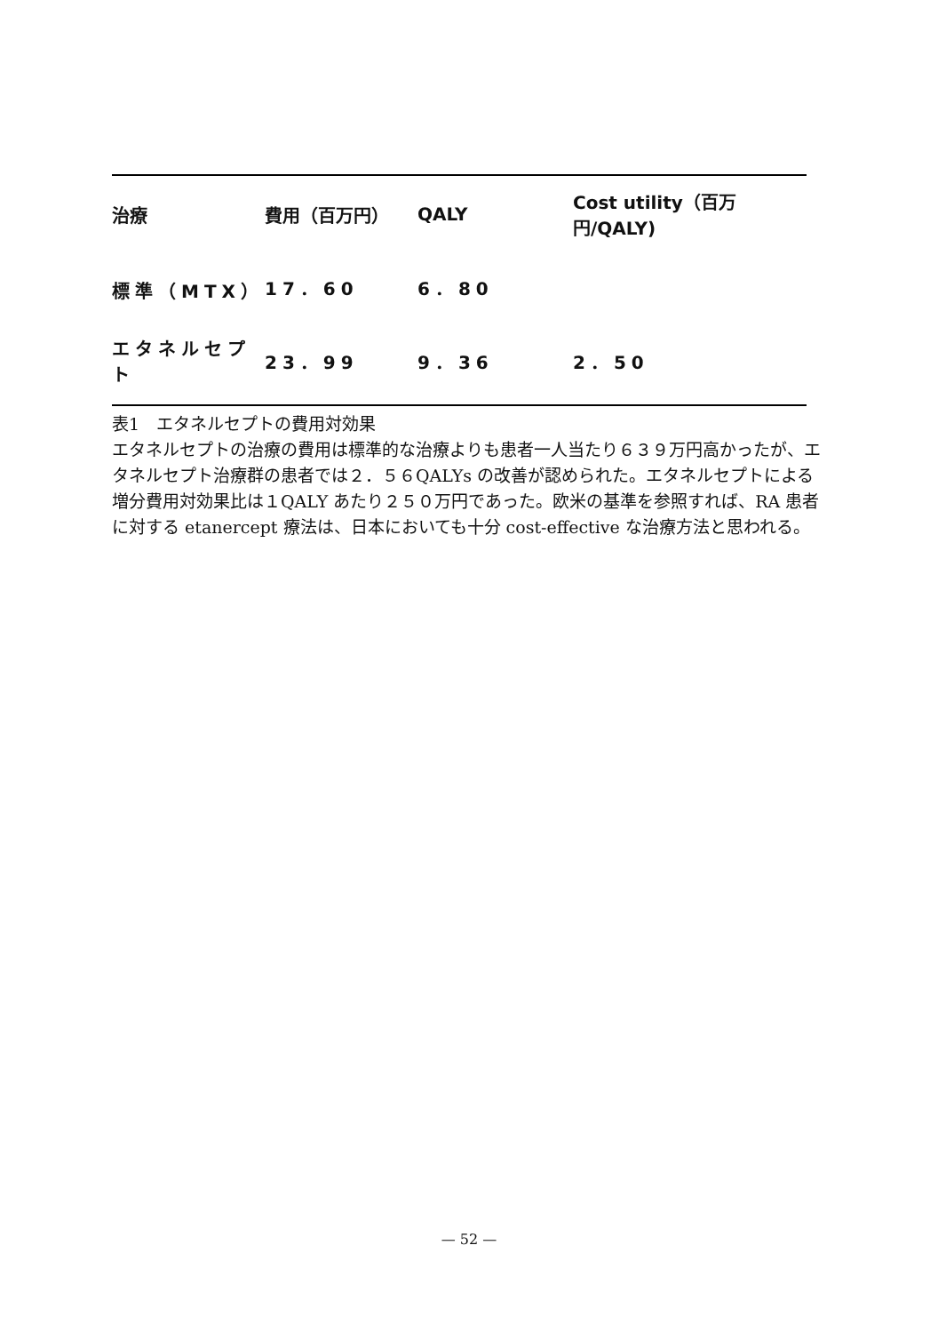| 治療 | 費用（百万円） | QALY | Cost utility（百万円/QALY) |
| --- | --- | --- | --- |
| 標準（MTX） | 17．60 | 6．80 | |
| エタネルセプト | 23．99 | 9．36 | 2．50 |
表1　エタネルセプトの費用対効果
エタネルセプトの治療の費用は標準的な治療よりも患者一人当たり６３９万円高かったが、エタネルセプト治療群の患者では２．５６QALYs の改善が認められた。エタネルセプトによる増分費用対効果比は１QALY あたり２５０万円であった。欧米の基準を参照すれば、RA 患者に対する etanercept 療法は、日本においても十分 cost-effective な治療方法と思われる。
— 52 —